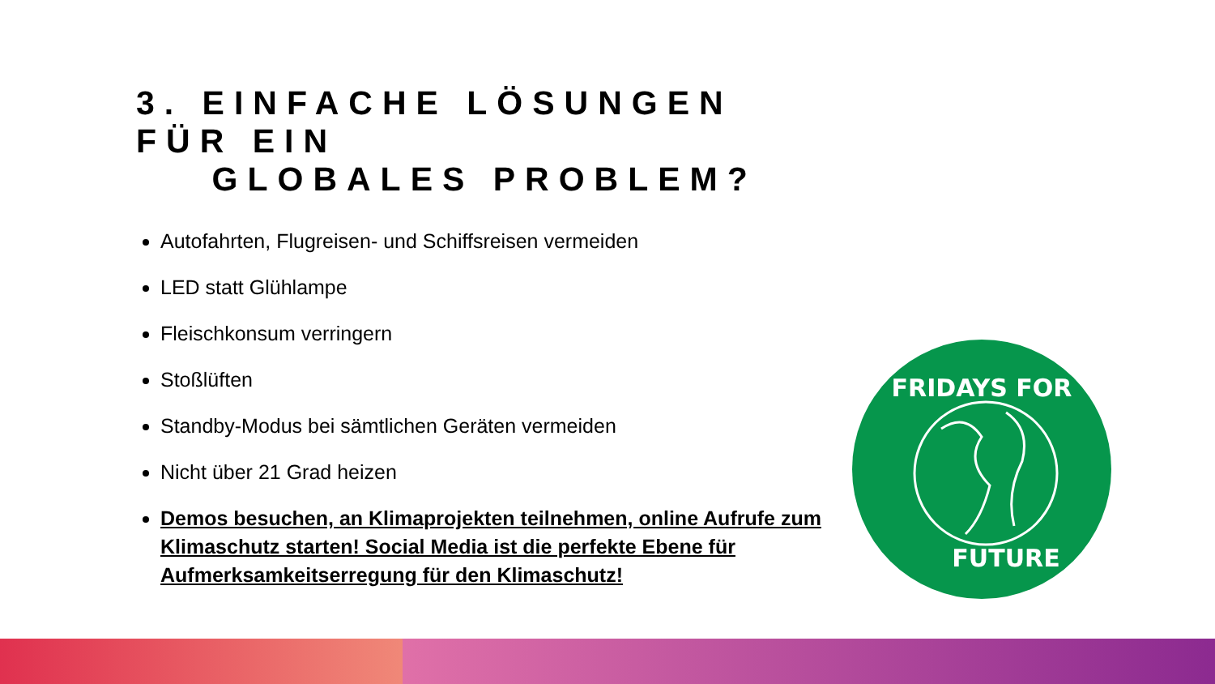3. EINFACHE LÖSUNGEN
FÜR EIN
GLOBALES PROBLEM?
Autofahrten, Flugreisen- und Schiffsreisen vermeiden
LED statt Glühlampe
Fleischkonsum verringern
Stoßlüften
Standby-Modus bei sämtlichen Geräten vermeiden
Nicht über 21 Grad heizen
Demos besuchen, an Klimaprojekten teilnehmen, online Aufrufe zum Klimaschutz starten! Social Media ist die perfekte Ebene für Aufmerksamkeitserregung für den Klimaschutz!
FRIDAYS FOR
FUTURE